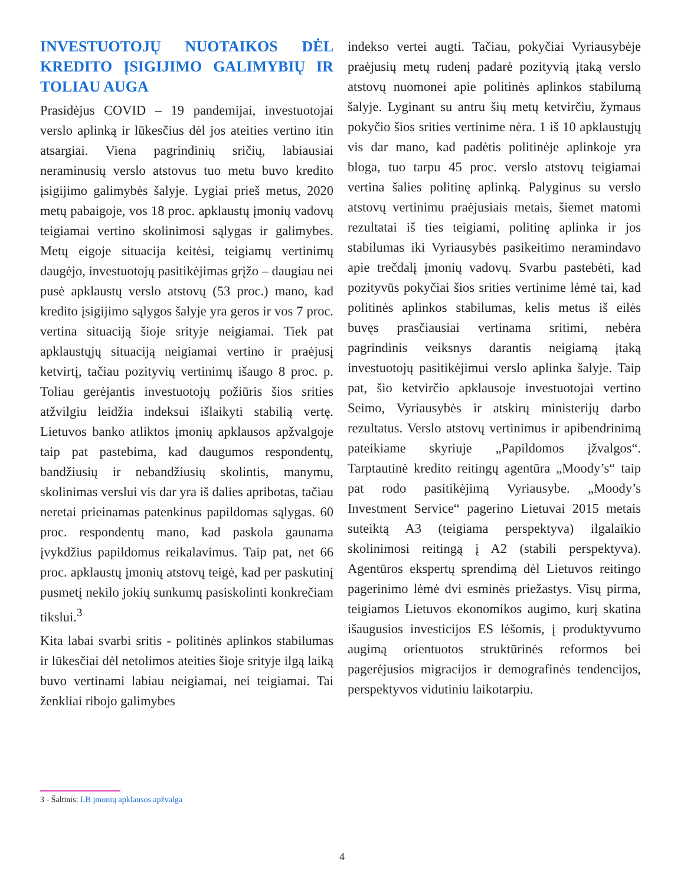INVESTUOTOJŲ NUOTAIKOS DĖL KREDITO ĮSIGIJIMO GALIMYBIŲ IR TOLIAU AUGA
Prasidėjus COVID – 19 pandemijai, investuotojai verslo aplinką ir lūkesčius dėl jos ateities vertino itin atsargiai. Viena pagrindinių sričių, labiausiai neraminusių verslo atstovus tuo metu buvo kredito įsigijimo galimybės šalyje. Lygiai prieš metus, 2020 metų pabaigoje, vos 18 proc. apklaustų įmonių vadovų teigiamai vertino skolinimosi sąlygas ir galimybes. Metų eigoje situacija keitėsi, teigiamų vertinimų daugėjo, investuotojų pasitikėjimas grįžo – daugiau nei pusė apklaustų verslo atstovų (53 proc.) mano, kad kredito įsigijimo sąlygos šalyje yra geros ir vos 7 proc. vertina situaciją šioje srityje neigiamai. Tiek pat apklaustųjų situaciją neigiamai vertino ir praėjusį ketvirtį, tačiau pozityvių vertinimų išaugo 8 proc. p. Toliau gerėjantis investuotojų požiūris šios srities atžvilgiu leidžia indeksui išlaikyti stabilią vertę. Lietuvos banko atliktos įmonių apklausos apžvalgoje taip pat pastebima, kad daugumos respondentų, bandžiusių ir nebandžiusių skolintis, manymu, skolinimas verslui vis dar yra iš dalies apribotas, tačiau neretai prieinamas patenkinus papildomas sąlygas. 60 proc. respondentų mano, kad paskola gaunama įvykdžius papildomus reikalavimus. Taip pat, net 66 proc. apklaustų įmonių atstovų teigė, kad per paskutinį pusmetį nekilo jokių sunkumų pasiskolinti konkrečiam tikslui.<sup>3</sup>
Kita labai svarbi sritis - politinės aplinkos stabilumas ir lūkesčiai dėl netolimos ateities šioje srityje ilgą laiką buvo vertinami labiau neigiamai, nei teigiamai. Tai ženkliai ribojo galimybes
indekso vertei augti. Tačiau, pokyčiai Vyriausybėje praėjusių metų rudenį padarė pozityvią įtaką verslo atstovų nuomonei apie politinės aplinkos stabilumą šalyje. Lyginant su antru šių metų ketvirčiu, žymaus pokyčio šios srities vertinime nėra. 1 iš 10 apklaustųjų vis dar mano, kad padėtis politinėje aplinkoje yra bloga, tuo tarpu 45 proc. verslo atstovų teigiamai vertina šalies politinę aplinką. Palyginus su verslo atstovų vertinimu praėjusiais metais, šiemet matomi rezultatai iš ties teigiami, politinę aplinka ir jos stabilumas iki Vyriausybės pasikeitimo neramindavo apie trečdalį įmonių vadovų. Svarbu pastebėti, kad pozityvūs pokyčiai šios srities vertinime lėmė tai, kad politinės aplinkos stabilumas, kelis metus iš eilės buvęs prasčiausiai vertinama sritimi, nebėra pagrindinis veiksnys darantis neigiamą įtaką investuotojų pasitikėjimui verslo aplinka šalyje. Taip pat, šio ketvirčio apklausoje investuotojai vertino Seimo, Vyriausybės ir atskirų ministerijų darbo rezultatus. Verslo atstovų vertinimus ir apibendrinimą pateikiame skyriuje „Papildomos įžvalgos“. Tarptautinė kredito reitingų agentūra „Moody’s“ taip pat rodo pasitikėjimą Vyriausybe. „Moody’s Investment Service“ pagerino Lietuvai 2015 metais suteiktą A3 (teigiama perspektyva) ilgalaikio skolinimosi reitingą į A2 (stabili perspektyva). Agentūros ekspertų sprendimą dėl Lietuvos reitingo pagerinimo lėmė dvi esminės priežastys. Visų pirma, teigiamos Lietuvos ekonomikos augimo, kurį skatina išaugusios investicijos ES lėšomis, į produktyvumo augimą orientuotos struktūrinės reformos bei pagerėjusios migracijos ir demografinės tendencijos, perspektyvos vidutiniu laikotarpiu.
3 - Šaltinis: LB įmonių apklausos apžvalga
4